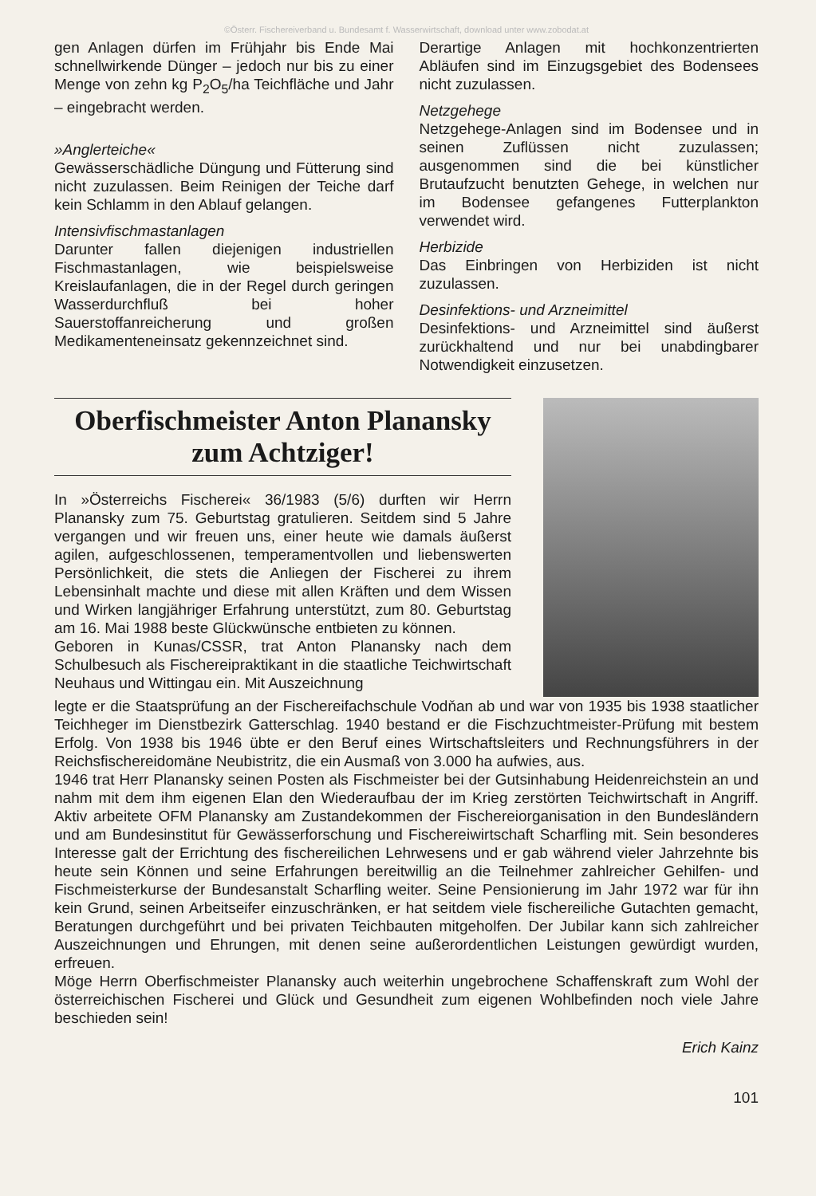©Österr. Fischereiverband u. Bundesamt f. Wasserwirtschaft, download unter www.zobodat.at
gen Anlagen dürfen im Frühjahr bis Ende Mai schnellwirkende Dünger – jedoch nur bis zu einer Menge von zehn kg P<sub>2</sub>O<sub>5</sub>/ha Teichfläche und Jahr – eingebracht werden.
»Anglerteiche«
Gewässerschädliche Düngung und Fütterung sind nicht zuzulassen. Beim Reinigen der Teiche darf kein Schlamm in den Ablauf gelangen.
Intensivfischmastanlagen
Darunter fallen diejenigen industriellen Fischmastanlagen, wie beispielsweise Kreislaufanlagen, die in der Regel durch geringen Wasserdurchfluß bei hoher Sauerstoffanreicherung und großen Medikamenteneinsatz gekennzeichnet sind.
Derartige Anlagen mit hochkonzentrierten Abläufen sind im Einzugsgebiet des Bodensees nicht zuzulassen.
Netzgehege
Netzgehege-Anlagen sind im Bodensee und in seinen Zuflüssen nicht zuzulassen; ausgenommen sind die bei künstlicher Brutaufzucht benutzten Gehege, in welchen nur im Bodensee gefangenes Futterplankton verwendet wird.
Herbizide
Das Einbringen von Herbiziden ist nicht zuzulassen.
Desinfektions- und Arzneimittel
Desinfektions- und Arzneimittel sind äußerst zurückhaltend und nur bei unabdingbarer Notwendigkeit einzusetzen.
Oberfischmeister Anton Planansky zum Achtziger!
In »Österreichs Fischerei« 36/1983 (5/6) durften wir Herrn Planansky zum 75. Geburtstag gratulieren. Seitdem sind 5 Jahre vergangen und wir freuen uns, einer heute wie damals äußerst agilen, aufgeschlossenen, temperamentvollen und liebenswerten Persönlichkeit, die stets die Anliegen der Fischerei zu ihrem Lebensinhalt machte und diese mit allen Kräften und dem Wissen und Wirken langjähriger Erfahrung unterstützt, zum 80. Geburtstag am 16. Mai 1988 beste Glückwünsche entbieten zu können.
Geboren in Kunas/CSSR, trat Anton Planansky nach dem Schulbesuch als Fischereipraktikant in die staatliche Teichwirtschaft Neuhaus und Wittingau ein. Mit Auszeichnung
legte er die Staatsprüfung an der Fischereifachschule Vodňan ab und war von 1935 bis 1938 staatlicher Teichheger im Dienstbezirk Gatterschlag. 1940 bestand er die Fischzuchtmeister-Prüfung mit bestem Erfolg. Von 1938 bis 1946 übte er den Beruf eines Wirtschaftsleiters und Rechnungsführers in der Reichsfischereidomäne Neubistritz, die ein Ausmaß von 3.000 ha aufwies, aus.
1946 trat Herr Planansky seinen Posten als Fischmeister bei der Gutsinhabung Heidenreichstein an und nahm mit dem ihm eigenen Elan den Wiederaufbau der im Krieg zerstörten Teichwirtschaft in Angriff. Aktiv arbeitete OFM Planansky am Zustandekommen der Fischereiorganisation in den Bundesländern und am Bundesinstitut für Gewässerforschung und Fischereiwirtschaft Scharfling mit. Sein besonderes Interesse galt der Errichtung des fischereilichen Lehrwesens und er gab während vieler Jahrzehnte bis heute sein Können und seine Erfahrungen bereitwillig an die Teilnehmer zahlreicher Gehilfen- und Fischmeisterkurse der Bundesanstalt Scharfling weiter. Seine Pensionierung im Jahr 1972 war für ihn kein Grund, seinen Arbeitseifer einzuschränken, er hat seitdem viele fischereiliche Gutachten gemacht, Beratungen durchgeführt und bei privaten Teichbauten mitgeholfen. Der Jubilar kann sich zahlreicher Auszeichnungen und Ehrungen, mit denen seine außerordentlichen Leistungen gewürdigt wurden, erfreuen.
Möge Herrn Oberfischmeister Planansky auch weiterhin ungebrochene Schaffenskraft zum Wohl der österreichischen Fischerei und Glück und Gesundheit zum eigenen Wohlbefinden noch viele Jahre beschieden sein!
Erich Kainz
101